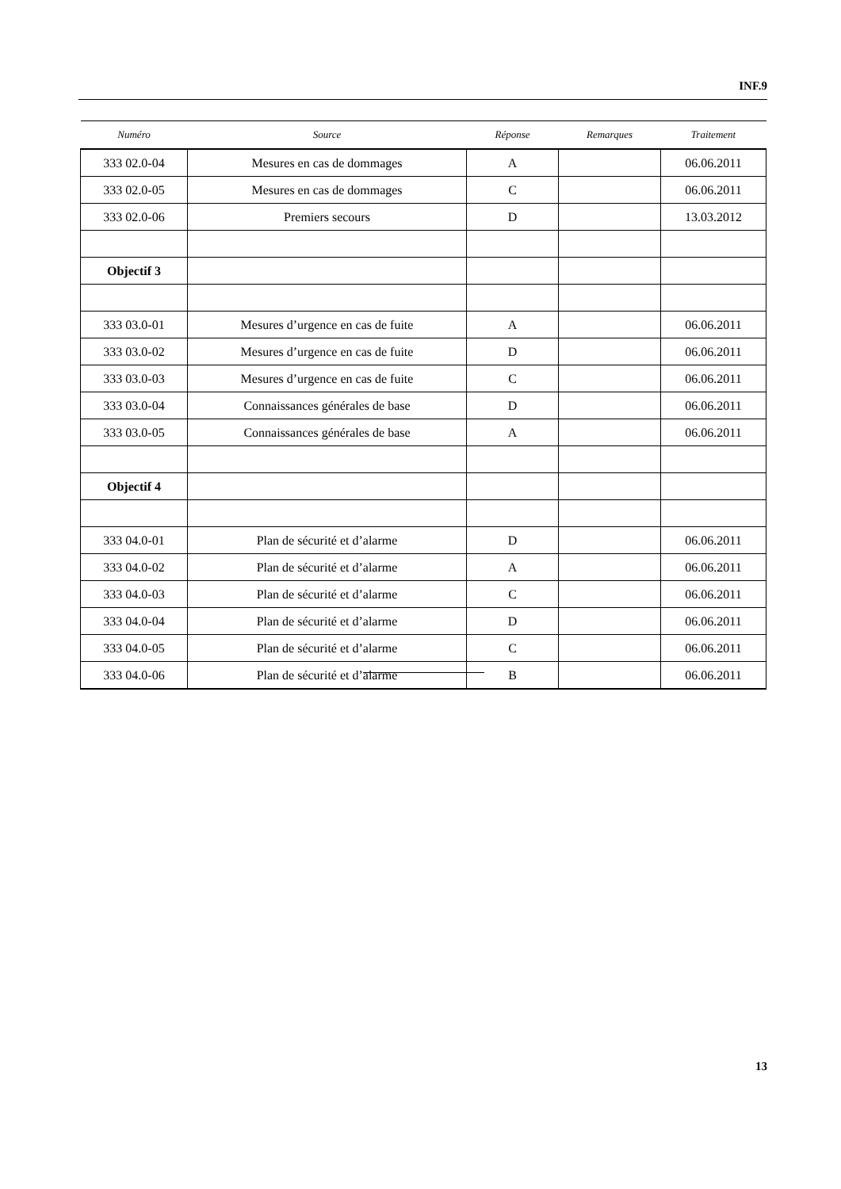INF.9
| Numéro | Source | Réponse | Remarques | Traitement |
| --- | --- | --- | --- | --- |
| 333 02.0-04 | Mesures en cas de dommages | A | | 06.06.2011 |
| 333 02.0-05 | Mesures en cas de dommages | C | | 06.06.2011 |
| 333 02.0-06 | Premiers secours | D | | 13.03.2012 |
| Objectif 3 | | | | |
| 333 03.0-01 | Mesures d’urgence en cas de fuite | A | | 06.06.2011 |
| 333 03.0-02 | Mesures d’urgence en cas de fuite | D | | 06.06.2011 |
| 333 03.0-03 | Mesures d’urgence en cas de fuite | C | | 06.06.2011 |
| 333 03.0-04 | Connaissances générales de base | D | | 06.06.2011 |
| 333 03.0-05 | Connaissances générales de base | A | | 06.06.2011 |
| Objectif 4 | | | | |
| 333 04.0-01 | Plan de sécurité et d’alarme | D | | 06.06.2011 |
| 333 04.0-02 | Plan de sécurité et d’alarme | A | | 06.06.2011 |
| 333 04.0-03 | Plan de sécurité et d’alarme | C | | 06.06.2011 |
| 333 04.0-04 | Plan de sécurité et d’alarme | D | | 06.06.2011 |
| 333 04.0-05 | Plan de sécurité et d’alarme | C | | 06.06.2011 |
| 333 04.0-06 | Plan de sécurité et d’alarme | B | | 06.06.2011 |
13